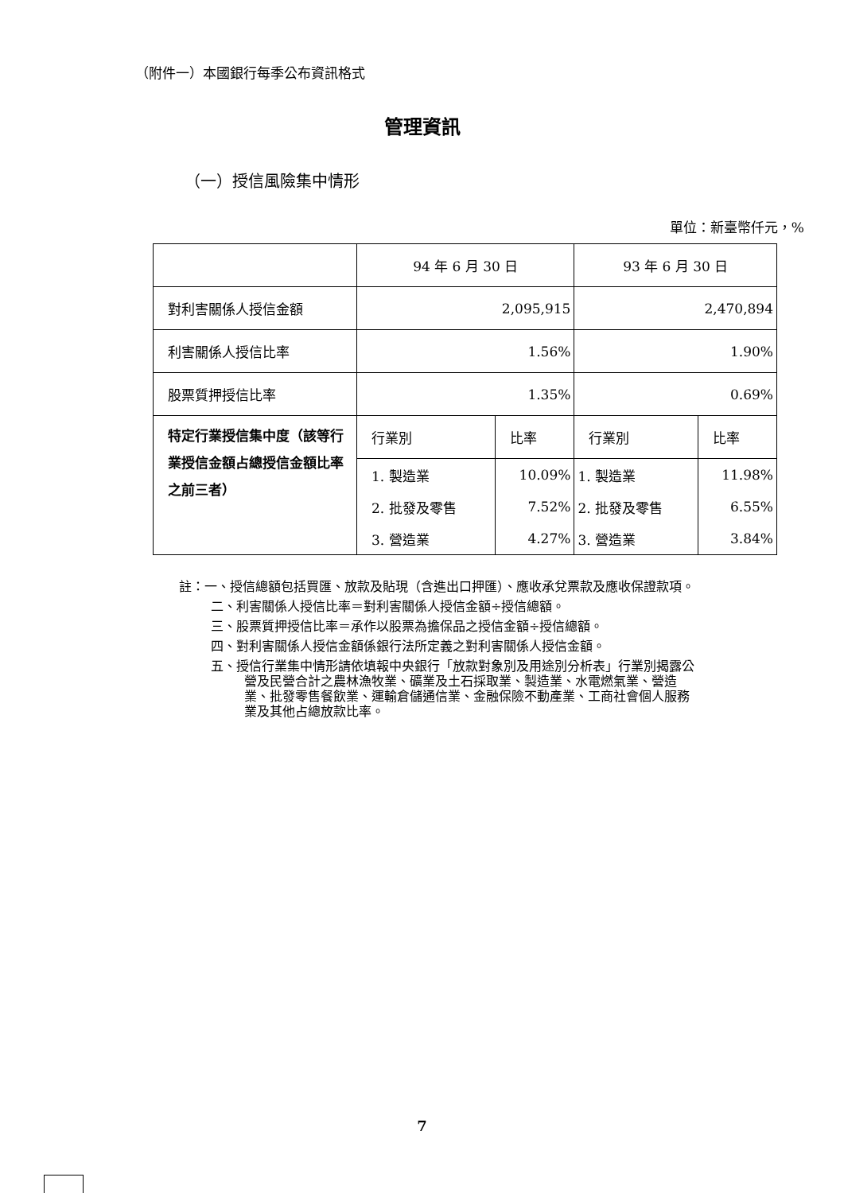（附件一）本國銀行每季公布資訊格式
管理資訊
（一）授信風險集中情形
單位：新臺幣仟元，%
| | 94 年 6 月 30 日 | | 93 年 6 月 30 日 | |
| 對利害關係人授信金額 | 2,095,915 | | 2,470,894 | |
| 利害關係人授信比率 | 1.56% | | 1.90% | |
| 股票質押授信比率 | 1.35% | | 0.69% | |
| 特定行業授信集中度（該等行業授信金額占總授信金額比率之前三者） | 行業別 | 比率 | 行業別 | 比率 |
| | 1. 製造業 | 10.09% | 1. 製造業 | 11.98% |
| | 2. 批發及零售 | 7.52% | 2. 批發及零售 | 6.55% |
| | 3. 營造業 | 4.27% | 3. 營造業 | 3.84% |
註：一、授信總額包括買匯、放款及貼現（含進出口押匯）、應收承兌票款及應收保證款項。
二、利害關係人授信比率＝對利害關係人授信金額÷授信總額。
三、股票質押授信比率＝承作以股票為擔保品之授信金額÷授信總額。
四、對利害關係人授信金額係銀行法所定義之對利害關係人授信金額。
五、授信行業集中情形請依填報中央銀行「放款對象別及用途別分析表」行業別揭露公營及民營合計之農林漁牧業、礦業及土石採取業、製造業、水電燃氣業、營造業、批發零售餐飲業、運輸倉儲通信業、金融保險不動產業、工商社會個人服務業及其他占總放款比率。
7